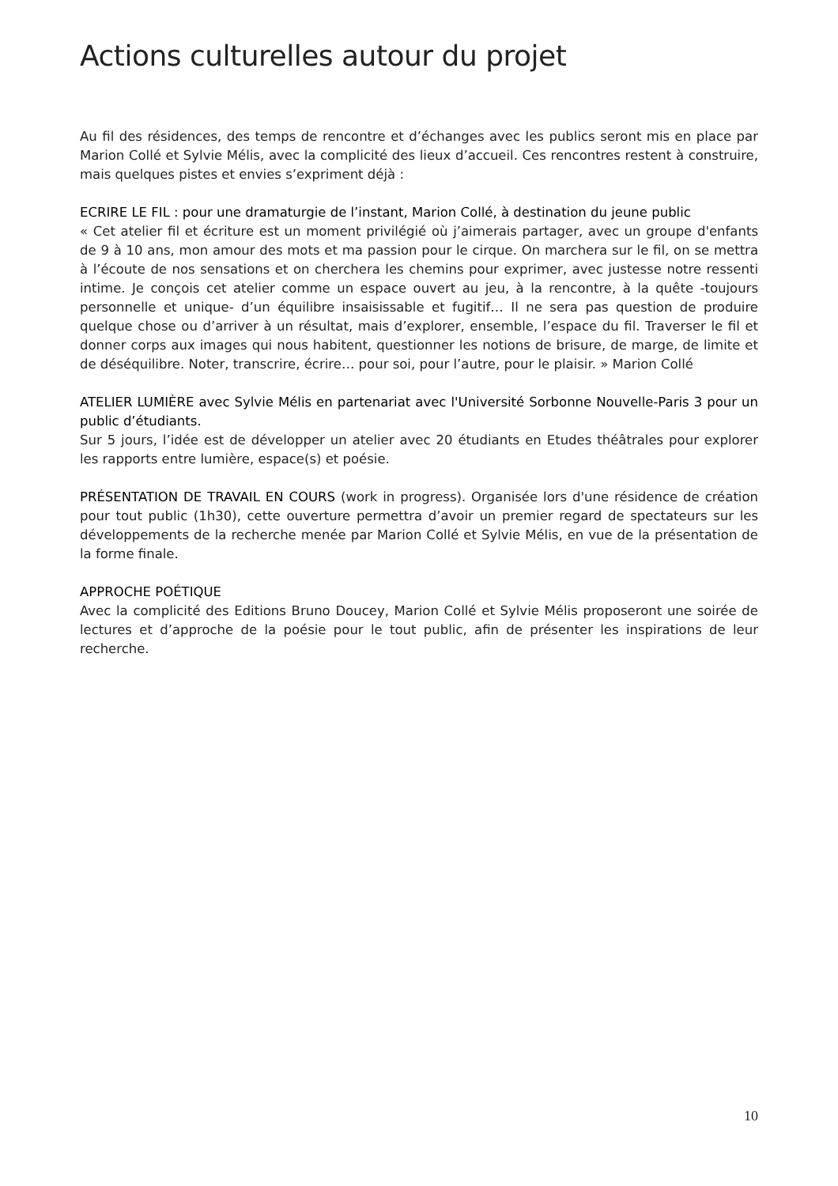Actions culturelles autour du projet
Au fil des résidences, des temps de rencontre et d’échanges avec les publics seront mis en place par Marion Collé et Sylvie Mélis, avec la complicité des lieux d’accueil. Ces rencontres restent à construire, mais quelques pistes et envies s’expriment déjà :
ECRIRE LE FIL : pour une dramaturgie de l’instant, Marion Collé, à destination du jeune public
« Cet atelier fil et écriture est un moment privilégié où j’aimerais partager, avec un groupe d'enfants de 9 à 10 ans, mon amour des mots et ma passion pour le cirque. On marchera sur le fil, on se mettra à l’écoute de nos sensations et on cherchera les chemins pour exprimer, avec justesse notre ressenti intime. Je conçois cet atelier comme un espace ouvert au jeu, à la rencontre, à la quête -toujours personnelle et unique- d’un équilibre insaisissable et fugitif… Il ne sera pas question de produire quelque chose ou d’arriver à un résultat, mais d’explorer, ensemble, l’espace du fil. Traverser le fil et donner corps aux images qui nous habitent, questionner les notions de brisure, de marge, de limite et de déséquilibre. Noter, transcrire, écrire… pour soi, pour l’autre, pour le plaisir. » Marion Collé
ATELIER LUMIÈRE avec Sylvie Mélis en partenariat avec l'Université Sorbonne Nouvelle-Paris 3 pour un public d’étudiants.
Sur 5 jours, l’idée est de développer un atelier avec 20 étudiants en Etudes théâtrales pour explorer les rapports entre lumière, espace(s) et poésie.
PRÉSENTATION DE TRAVAIL EN COURS (work in progress). Organisée lors d'une résidence de création pour tout public (1h30), cette ouverture permettra d’avoir un premier regard de spectateurs sur les développements de la recherche menée par Marion Collé et Sylvie Mélis, en vue de la présentation de la forme finale.
APPROCHE POÉTIQUE
Avec la complicité des Editions Bruno Doucey, Marion Collé et Sylvie Mélis proposeront une soirée de lectures et d’approche de la poésie pour le tout public, afin de présenter les inspirations de leur recherche.
10